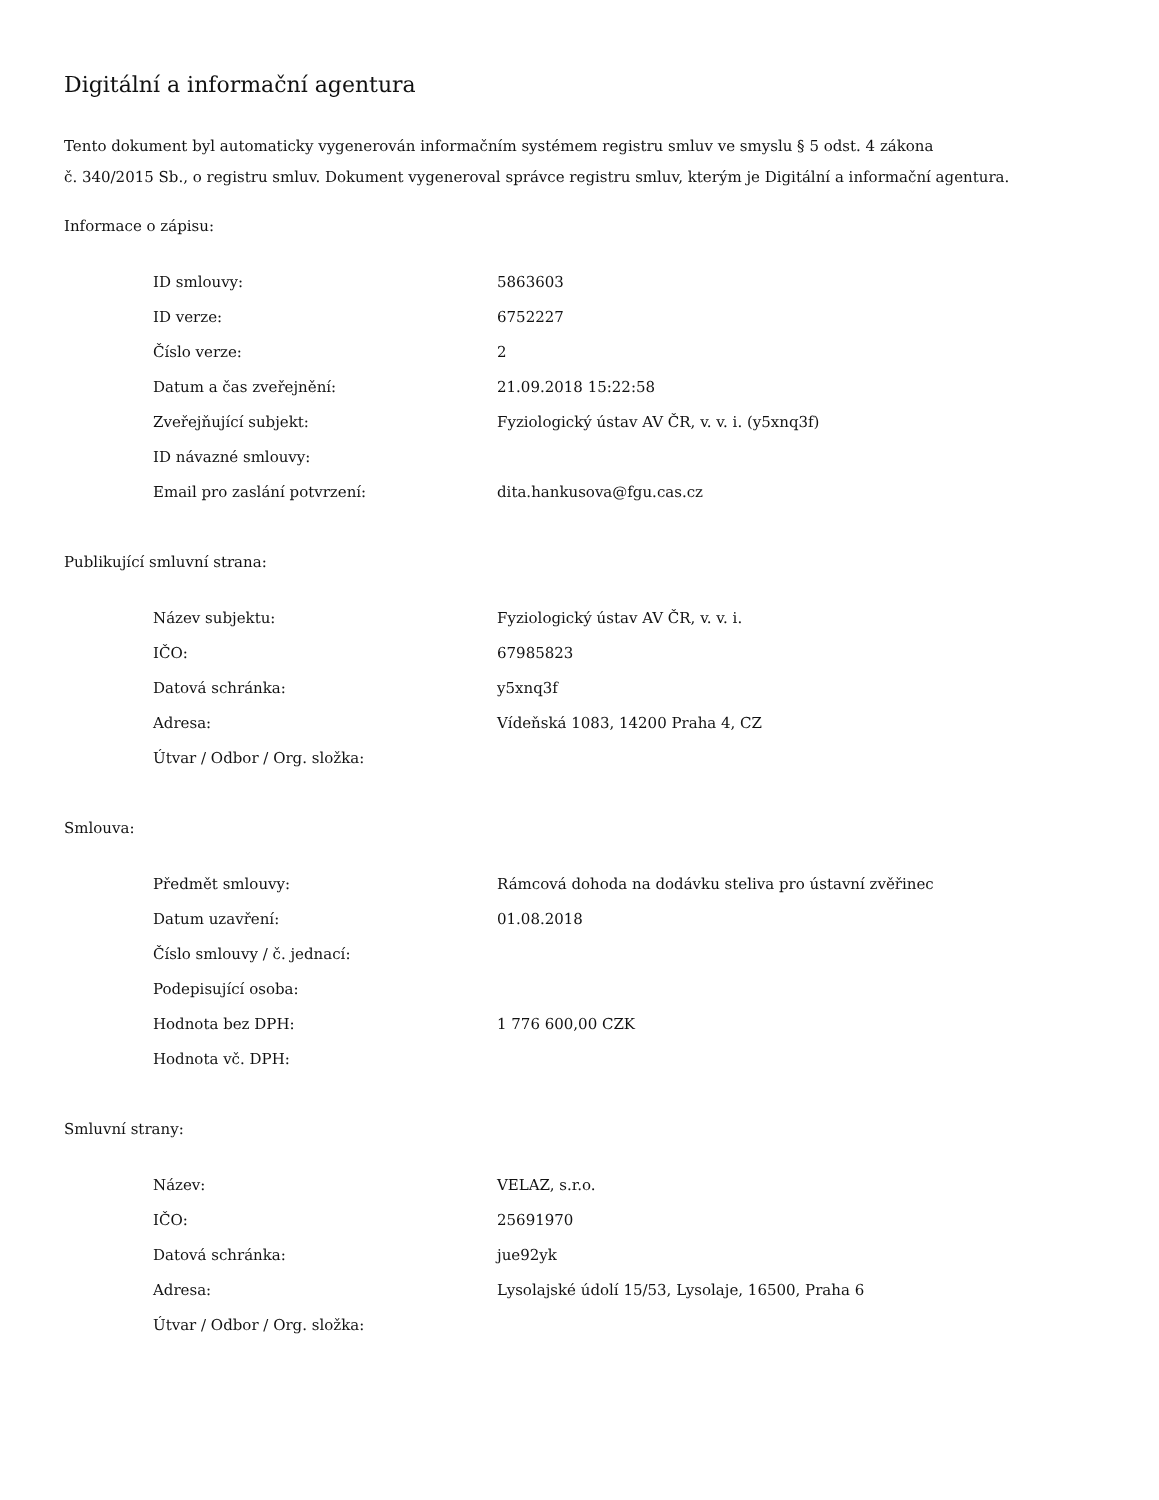Digitální a informační agentura
Tento dokument byl automaticky vygenerován informačním systémem registru smluv ve smyslu § 5 odst. 4 zákona
č. 340/2015 Sb., o registru smluv. Dokument vygeneroval správce registru smluv, kterým je Digitální a informační agentura.
Informace o zápisu:
| ID smlouvy: | 5863603 |
| ID verze: | 6752227 |
| Číslo verze: | 2 |
| Datum a čas zveřejnění: | 21.09.2018 15:22:58 |
| Zveřejňující subjekt: | Fyziologický ústav AV ČR, v. v. i. (y5xnq3f) |
| ID návazné smlouvy: | |
| Email pro zaslání potvrzení: | dita.hankusova@fgu.cas.cz |
Publikující smluvní strana:
| Název subjektu: | Fyziologický ústav AV ČR, v. v. i. |
| IČO: | 67985823 |
| Datová schránka: | y5xnq3f |
| Adresa: | Vídeňská 1083, 14200 Praha 4, CZ |
| Útvar / Odbor / Org. složka: | |
Smlouva:
| Předmět smlouvy: | Rámcová dohoda na dodávku steliva pro ústavní zvěřinec |
| Datum uzavření: | 01.08.2018 |
| Číslo smlouvy / č. jednací: | |
| Podepisující osoba: | |
| Hodnota bez DPH: | 1 776 600,00 CZK |
| Hodnota vč. DPH: | |
Smluvní strany:
| Název: | VELAZ, s.r.o. |
| IČO: | 25691970 |
| Datová schránka: | jue92yk |
| Adresa: | Lysolajské údolí 15/53, Lysolaje, 16500, Praha 6 |
| Útvar / Odbor / Org. složka: | |